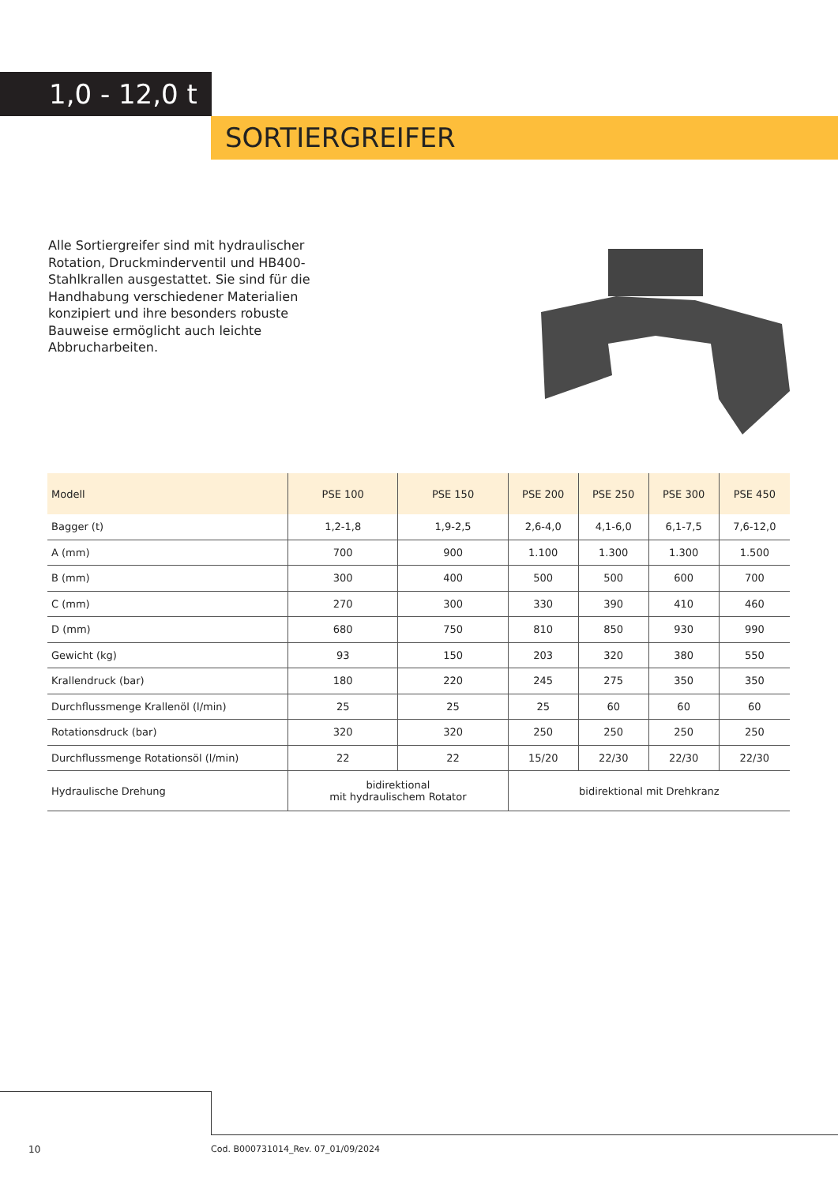1,0 - 12,0 t
SORTIERGREIFER
Alle Sortiergreifer sind mit hydraulischer Rotation, Druckminderventil und HB400-Stahlkrallen ausgestattet. Sie sind für die Handhabung verschiedener Materialien konzipiert und ihre besonders robuste Bauweise ermöglicht auch leichte Abbrucharbeiten.
| Modell | PSE 100 | PSE 150 | PSE 200 | PSE 250 | PSE 300 | PSE 450 |
| --- | --- | --- | --- | --- | --- | --- |
| Bagger (t) | 1,2-1,8 | 1,9-2,5 | 2,6-4,0 | 4,1-6,0 | 6,1-7,5 | 7,6-12,0 |
| A (mm) | 700 | 900 | 1.100 | 1.300 | 1.300 | 1.500 |
| B (mm) | 300 | 400 | 500 | 500 | 600 | 700 |
| C (mm) | 270 | 300 | 330 | 390 | 410 | 460 |
| D (mm) | 680 | 750 | 810 | 850 | 930 | 990 |
| Gewicht (kg) | 93 | 150 | 203 | 320 | 380 | 550 |
| Krallendruck (bar) | 180 | 220 | 245 | 275 | 350 | 350 |
| Durchflussmenge Krallenöl (l/min) | 25 | 25 | 25 | 60 | 60 | 60 |
| Rotationsdruck (bar) | 320 | 320 | 250 | 250 | 250 | 250 |
| Durchflussmenge Rotationsöl (l/min) | 22 | 22 | 15/20 | 22/30 | 22/30 | 22/30 |
| Hydraulische Drehung | bidirektional mit hydraulischem Rotator | | bidirektional mit Drehkranz | | | |
10
Cod. B000731014_Rev. 07_01/09/2024